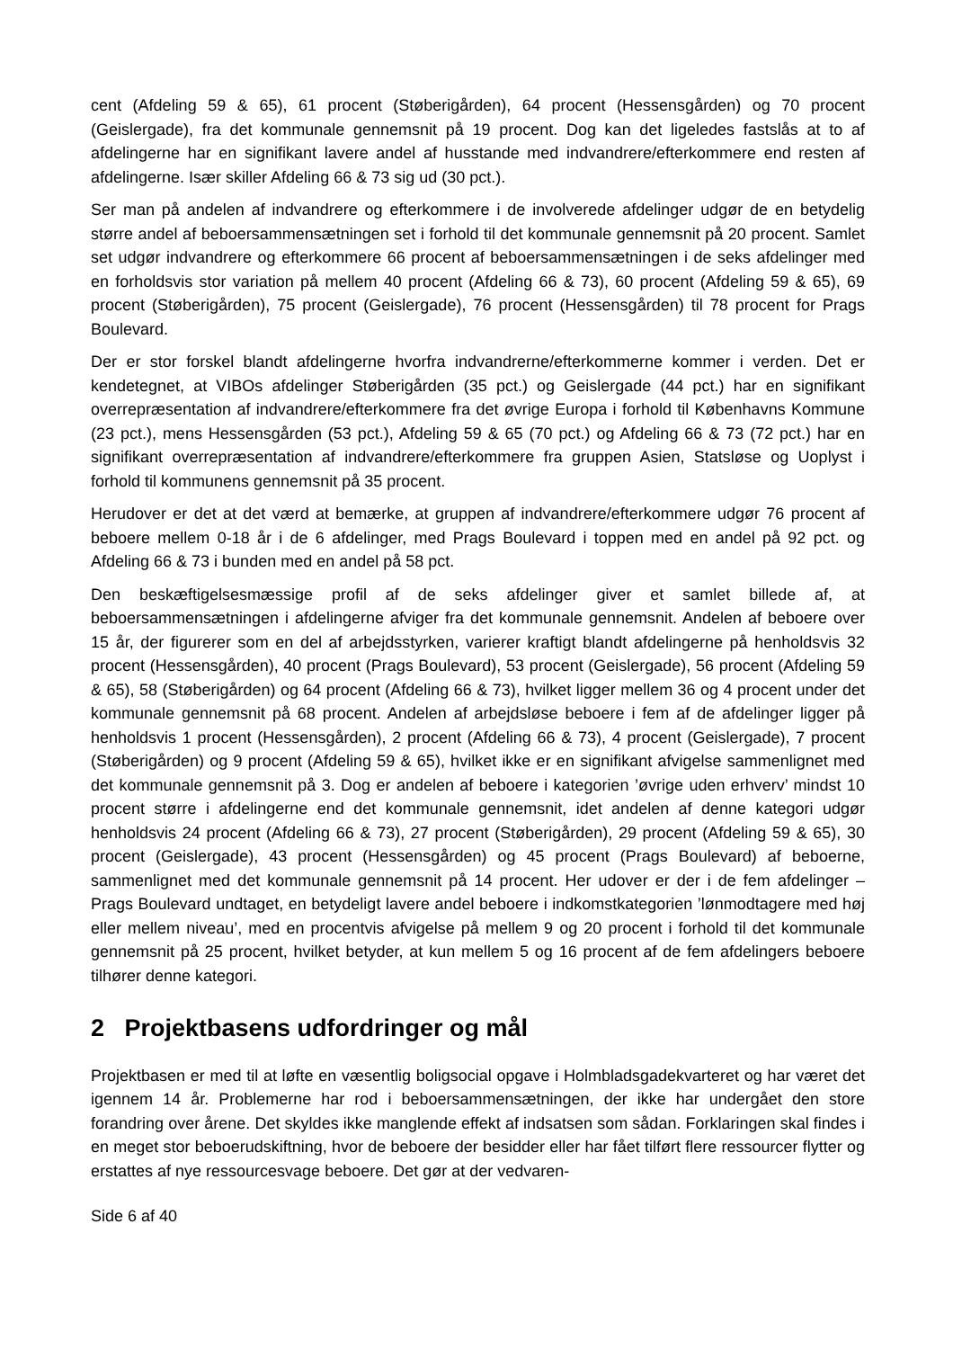cent (Afdeling 59 & 65), 61 procent (Støberigården), 64 procent (Hessensgården) og 70 procent (Geislergade), fra det kommunale gennemsnit på 19 procent. Dog kan det ligeledes fastslås at to af afdelingerne har en signifikant lavere andel af husstande med indvandrere/efterkommere end resten af afdelingerne. Især skiller Afdeling 66 & 73 sig ud (30 pct.).
Ser man på andelen af indvandrere og efterkommere i de involverede afdelinger udgør de en betydelig større andel af beboersammensætningen set i forhold til det kommunale gennemsnit på 20 procent. Samlet set udgør indvandrere og efterkommere 66 procent af beboersammensætningen i de seks afdelinger med en forholdsvis stor variation på mellem 40 procent (Afdeling 66 & 73), 60 procent (Afdeling 59 & 65), 69 procent (Støberigården), 75 procent (Geislergade), 76 procent (Hessensgården) til 78 procent for Prags Boulevard.
Der er stor forskel blandt afdelingerne hvorfra indvandrerne/efterkommerne kommer i verden. Det er kendetegnet, at VIBOs afdelinger Støberigården (35 pct.) og Geislergade (44 pct.) har en signifikant overrepræsentation af indvandrere/efterkommere fra det øvrige Europa i forhold til Københavns Kommune (23 pct.), mens Hessensgården (53 pct.), Afdeling 59 & 65 (70 pct.) og Afdeling 66 & 73 (72 pct.) har en signifikant overrepræsentation af indvandrere/efterkommere fra gruppen Asien, Statsløse og Uoplyst i forhold til kommunens gennemsnit på 35 procent.
Herudover er det at det værd at bemærke, at gruppen af indvandrere/efterkommere udgør 76 procent af beboere mellem 0-18 år i de 6 afdelinger, med Prags Boulevard i toppen med en andel på 92 pct. og Afdeling 66 & 73 i bunden med en andel på 58 pct.
Den beskæftigelsesmæssige profil af de seks afdelinger giver et samlet billede af, at beboersammensætningen i afdelingerne afviger fra det kommunale gennemsnit. Andelen af beboere over 15 år, der figurerer som en del af arbejdsstyrken, varierer kraftigt blandt afdelingerne på henholdsvis 32 procent (Hessensgården), 40 procent (Prags Boulevard), 53 procent (Geislergade), 56 procent (Afdeling 59 & 65), 58 (Støberigården) og 64 procent (Afdeling 66 & 73), hvilket ligger mellem 36 og 4 procent under det kommunale gennemsnit på 68 procent. Andelen af arbejdsløse beboere i fem af de afdelinger ligger på henholdsvis 1 procent (Hessensgården), 2 procent (Afdeling 66 & 73), 4 procent (Geislergade), 7 procent (Støberigården) og 9 procent (Afdeling 59 & 65), hvilket ikke er en signifikant afvigelse sammenlignet med det kommunale gennemsnit på 3. Dog er andelen af beboere i kategorien ’øvrige uden erhverv’ mindst 10 procent større i afdelingerne end det kommunale gennemsnit, idet andelen af denne kategori udgør henholdsvis 24 procent (Afdeling 66 & 73), 27 procent (Støberigården), 29 procent (Afdeling 59 & 65), 30 procent (Geislergade), 43 procent (Hessensgården) og 45 procent (Prags Boulevard) af beboerne, sammenlignet med det kommunale gennemsnit på 14 procent. Her udover er der i de fem afdelinger – Prags Boulevard undtaget, en betydeligt lavere andel beboere i indkomstkategorien ’lønmodtagere med høj eller mellem niveau’, med en procentvis afvigelse på mellem 9 og 20 procent i forhold til det kommunale gennemsnit på 25 procent, hvilket betyder, at kun mellem 5 og 16 procent af de fem afdelingers beboere tilhører denne kategori.
2 Projektbasens udfordringer og mål
Projektbasen er med til at løfte en væsentlig boligsocial opgave i Holmbladsgadekvarteret og har været det igennem 14 år. Problemerne har rod i beboersammensætningen, der ikke har undergået den store forandring over årene. Det skyldes ikke manglende effekt af indsatsen som sådan. Forklaringen skal findes i en meget stor beboerudskiftning, hvor de beboere der besidder eller har fået tilført flere ressourcer flytter og erstattes af nye ressourcesvage beboere. Det gør at der vedvaren-
Side 6 af 40